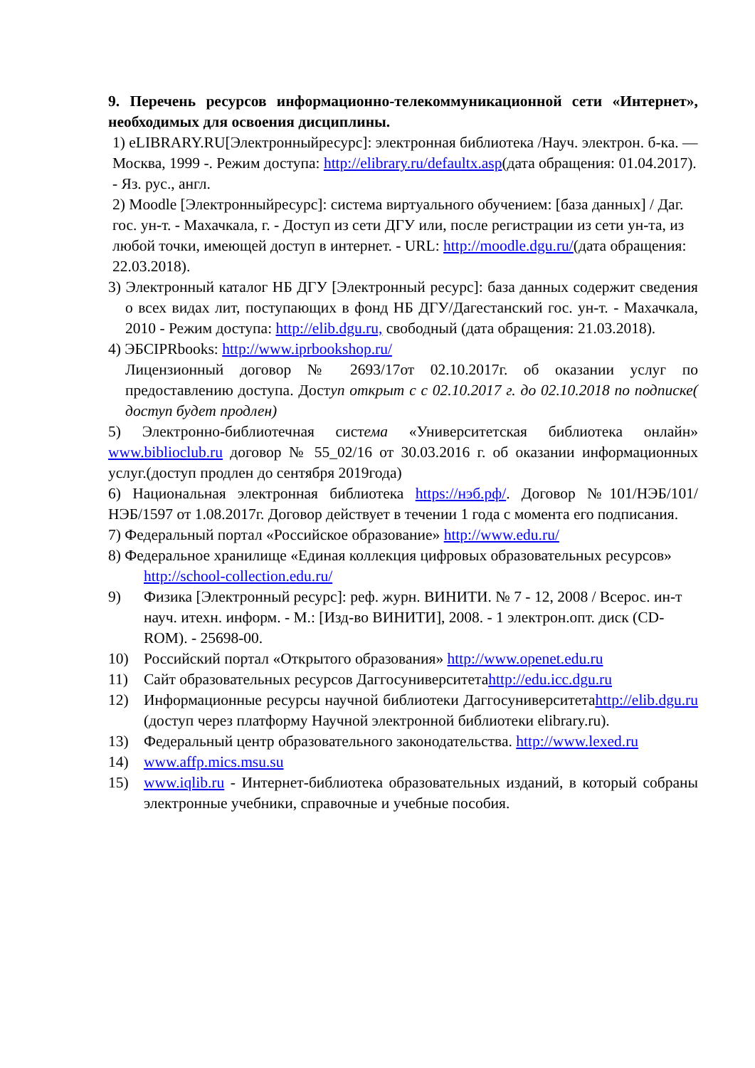9. Перечень ресурсов информационно-телекоммуникационной сети «Интернет», необходимых для освоения дисциплины.
1) eLIBRARY.RU[Электронныйресурс]: электронная библиотека /Науч. электрон. б-ка. — Москва, 1999 -. Режим доступа: http://elibrary.ru/defaultx.asp(дата обращения: 01.04.2017). - Яз. рус., англ.
2) Moodle [Электронныйресурс]: система виртуального обучением: [база данных] / Даг. гос. ун-т. - Махачкала, г. - Доступ из сети ДГУ или, после регистрации из сети ун-та, из любой точки, имеющей доступ в интернет. - URL: http://moodle.dgu.ru/(дата обращения: 22.03.2018).
3) Электронный каталог НБ ДГУ [Электронный ресурс]: база данных содержит сведения о всех видах лит, поступающих в фонд НБ ДГУ/Дагестанский гос. ун-т. - Махачкала, 2010 - Режим доступа: http://elib.dgu.ru, свободный (дата обращения: 21.03.2018).
4) ЭБСIPRbooks: http://www.iprbookshop.ru/
Лицензионный договор № 2693/17от 02.10.2017г. об оказании услуг по предоставлению доступа. Доступ открыт с с 02.10.2017 г. до 02.10.2018 по подписке( доступ будет продлен)
5) Электронно-библиотечная система «Университетская библиотека онлайн» www.biblioclub.ru договор № 55_02/16 от 30.03.2016 г. об оказании информационных услуг.(доступ продлен до сентября 2019года)
6) Национальная электронная библиотека https://нэб.рф/. Договор №101/НЭБ/101/НЭБ/1597 от 1.08.2017г. Договор действует в течении 1 года с момента его подписания.
7) Федеральный портал «Российское образование» http://www.edu.ru/
8) Федеральное хранилище «Единая коллекция цифровых образовательных ресурсов» http://school-collection.edu.ru/
9) Физика [Электронный ресурс]: реф. журн. ВИНИТИ. № 7 - 12, 2008 / Всерос. ин-т науч. итехн. информ. - М.: [Изд-во ВИНИТИ], 2008. - 1 электрон.опт. диск (CD-ROM). - 25698-00.
10) Российский портал «Открытого образования» http://www.openet.edu.ru
11) Сайт образовательных ресурсов Даггосуниверситетаhttp://edu.icc.dgu.ru
12) Информационные ресурсы научной библиотеки Даггосуниверситетаhttp://elib.dgu.ru (доступ через платформу Научной электронной библиотеки elibrary.ru).
13) Федеральный центр образовательного законодательства. http://www.lexed.ru
14) www.affp.mics.msu.su
15) www.iqlib.ru - Интернет-библиотека образовательных изданий, в который собраны электронные учебники, справочные и учебные пособия.